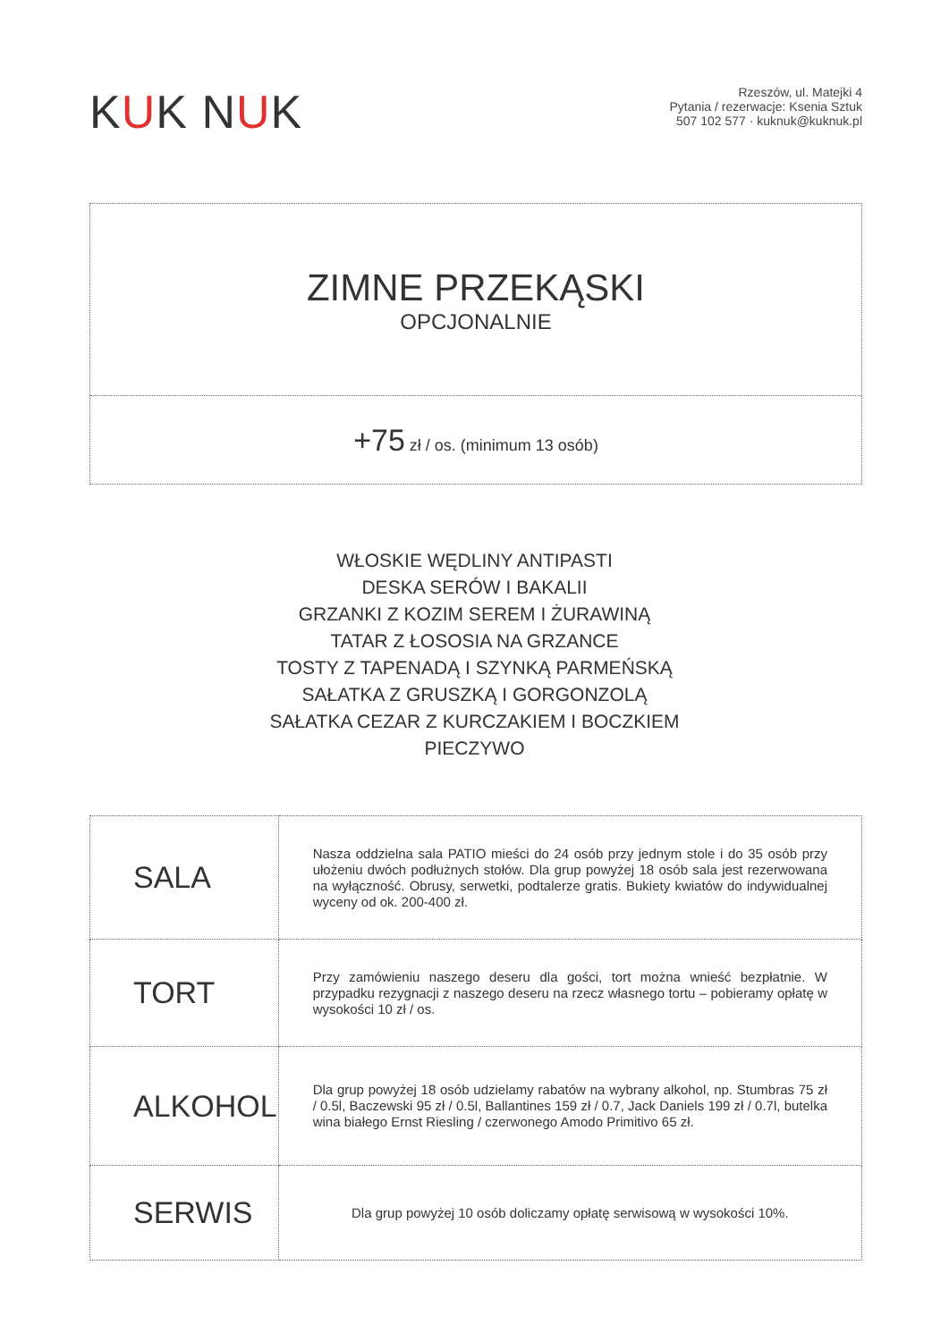KUK NUK
Rzeszów, ul. Matejki 4
Pytania / rezerwacje: Ksenia Sztuk
507 102 577 · kuknuk@kuknuk.pl
ZIMNE PRZEKĄSKI
OPCJONALNIE
+75 zł / os. (minimum 13 osób)
WŁOSKIE WĘDLINY ANTIPASTI
DESKA SERÓW I BAKALII
GRZANKI Z KOZIM SEREM I ŻURAWINĄ
TATAR Z ŁOSOSIA NA GRZANCE
TOSTY Z TAPENADĄ I SZYNKĄ PARMEŃSKĄ
SAŁATKA Z GRUSZKĄ I GORGONZOLĄ
SAŁATKA CEZAR Z KURCZAKIEM I BOCZKIEM
PIECZYWO
| SALA | Nasza oddzielna sala PATIO mieści do 24 osób przy jednym stole i do 35 osób przy ułożeniu dwóch podłużnych stołów. Dla grup powyżej 18 osób sala jest rezerwowana na wyłączność. Obrusy, serwetki, podtalerze gratis. Bukiety kwiatów do indywidualnej wyceny od ok. 200-400 zł. |
| TORT | Przy zamówieniu naszego deseru dla gości, tort można wnieść bezpłatnie. W przypadku rezygnacji z naszego deseru na rzecz własnego tortu – pobieramy opłatę w wysokości 10 zł / os. |
| ALKOHOL | Dla grup powyżej 18 osób udzielamy rabatów na wybrany alkohol, np. Stumbras 75 zł / 0.5l, Baczewski 95 zł / 0.5l, Ballantines 159 zł / 0.7, Jack Daniels 199 zł / 0.7l, butelka wina białego Ernst Riesling / czerwonego Amodo Primitivo 65 zł. |
| SERWIS | Dla grup powyżej 10 osób doliczamy opłatę serwisową w wysokości 10%. |